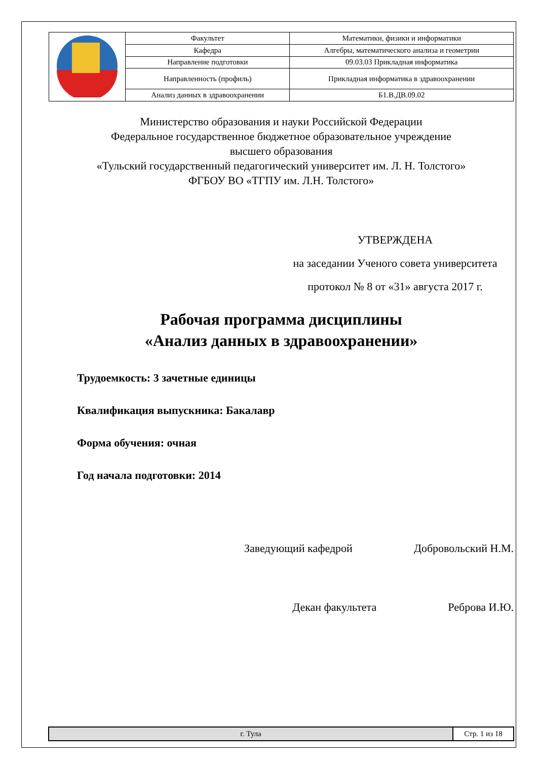| | Факультет | Математики, физики и информатики | |
| | Кафедра | Алгебры, математического анализа и геометрии | |
| | Направление подготовки | 09.03.03 Прикладная информатика | |
| | Направленность (профиль) | Прикладная информатика в здравоохранении | |
| | Анализ данных в здравоохранении | | Б1.В.ДВ.09.02 |
Министерство образования и науки Российской Федерации
Федеральное государственное бюджетное образовательное учреждение
высшего образования
«Тульский государственный педагогический университет им. Л. Н. Толстого»
ФГБОУ ВО «ТГПУ им. Л.Н. Толстого»
УТВЕРЖДЕНА
на заседании Ученого совета университета
протокол № 8 от «31» августа 2017 г.
Рабочая программа дисциплины
«Анализ данных в здравоохранении»
Трудоемкость: 3 зачетные единицы
Квалификация выпускника: Бакалавр
Форма обучения: очная
Год начала подготовки: 2014
Заведующий кафедрой Добровольский Н.М.
Декан факультета Реброва И.Ю.
| г. Тула | Стр. 1 из 18 |